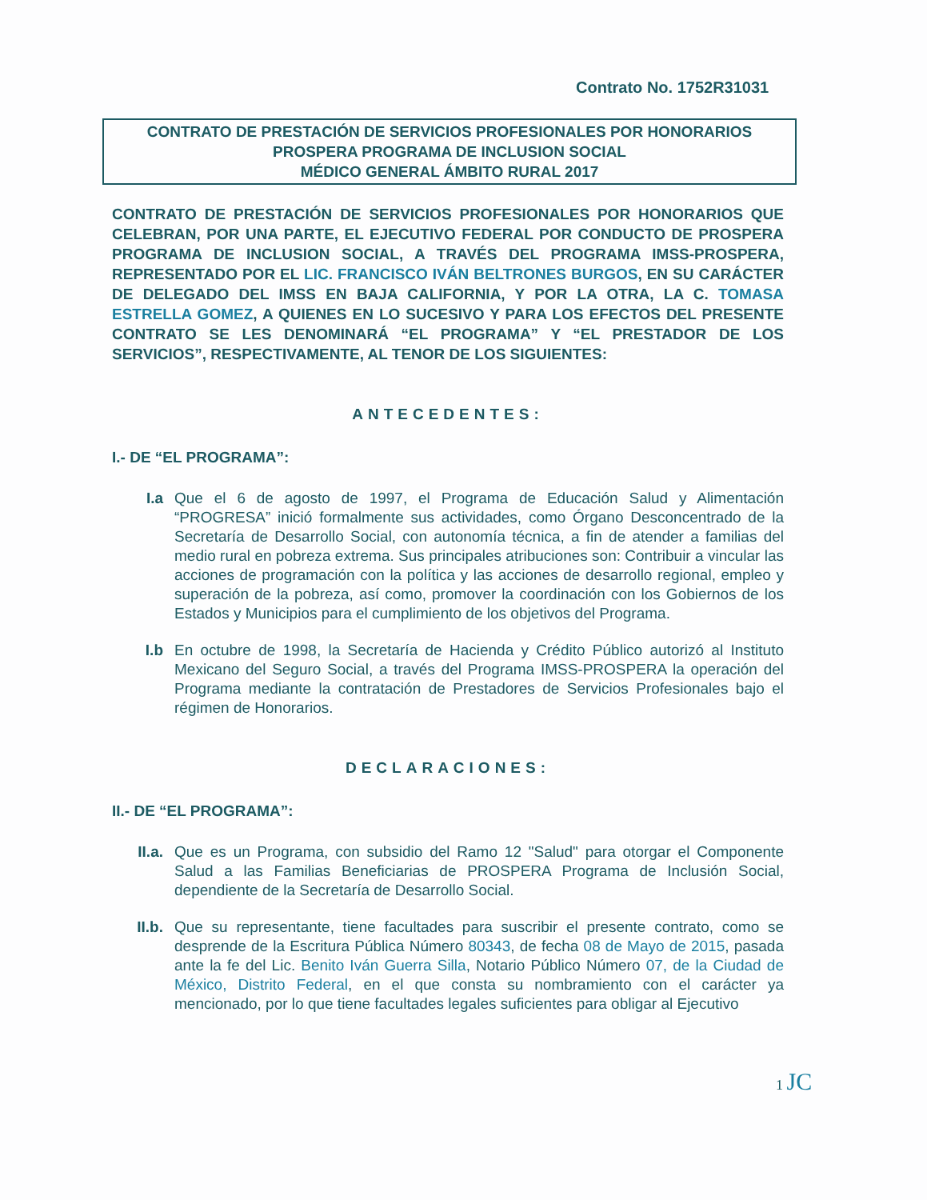Contrato No. 1752R31031
CONTRATO DE PRESTACIÓN DE SERVICIOS PROFESIONALES POR HONORARIOS
PROSPERA PROGRAMA DE INCLUSION SOCIAL
MÉDICO GENERAL ÁMBITO RURAL 2017
CONTRATO DE PRESTACIÓN DE SERVICIOS PROFESIONALES POR HONORARIOS QUE CELEBRAN, POR UNA PARTE, EL EJECUTIVO FEDERAL POR CONDUCTO DE PROSPERA PROGRAMA DE INCLUSION SOCIAL, A TRAVÉS DEL PROGRAMA IMSS-PROSPERA, REPRESENTADO POR EL LIC. FRANCISCO IVÁN BELTRONES BURGOS, EN SU CARÁCTER DE DELEGADO DEL IMSS EN BAJA CALIFORNIA, Y POR LA OTRA, LA C. TOMASA ESTRELLA GOMEZ, A QUIENES EN LO SUCESIVO Y PARA LOS EFECTOS DEL PRESENTE CONTRATO SE LES DENOMINARÁ “EL PROGRAMA” Y “EL PRESTADOR DE LOS SERVICIOS”, RESPECTIVAMENTE, AL TENOR DE LOS SIGUIENTES:
ANTECEDENTES:
I.- DE “EL PROGRAMA”:
I.a Que el 6 de agosto de 1997, el Programa de Educación Salud y Alimentación “PROGRESA” inició formalmente sus actividades, como Órgano Desconcentrado de la Secretaría de Desarrollo Social, con autonomía técnica, a fin de atender a familias del medio rural en pobreza extrema. Sus principales atribuciones son: Contribuir a vincular las acciones de programación con la política y las acciones de desarrollo regional, empleo y superación de la pobreza, así como, promover la coordinación con los Gobiernos de los Estados y Municipios para el cumplimiento de los objetivos del Programa.
I.b En octubre de 1998, la Secretaría de Hacienda y Crédito Público autorizó al Instituto Mexicano del Seguro Social, a través del Programa IMSS-PROSPERA la operación del Programa mediante la contratación de Prestadores de Servicios Profesionales bajo el régimen de Honorarios.
DECLARACIONES:
II.- DE “EL PROGRAMA”:
II.a. Que es un Programa, con subsidio del Ramo 12 "Salud" para otorgar el Componente Salud a las Familias Beneficiarias de PROSPERA Programa de Inclusión Social, dependiente de la Secretaría de Desarrollo Social.
II.b. Que su representante, tiene facultades para suscribir el presente contrato, como se desprende de la Escritura Pública Número 80343, de fecha 08 de Mayo de 2015, pasada ante la fe del Lic. Benito Iván Guerra Silla, Notario Público Número 07, de la Ciudad de México, Distrito Federal, en el que consta su nombramiento con el carácter ya mencionado, por lo que tiene facultades legales suficientes para obligar al Ejecutivo
1 JC